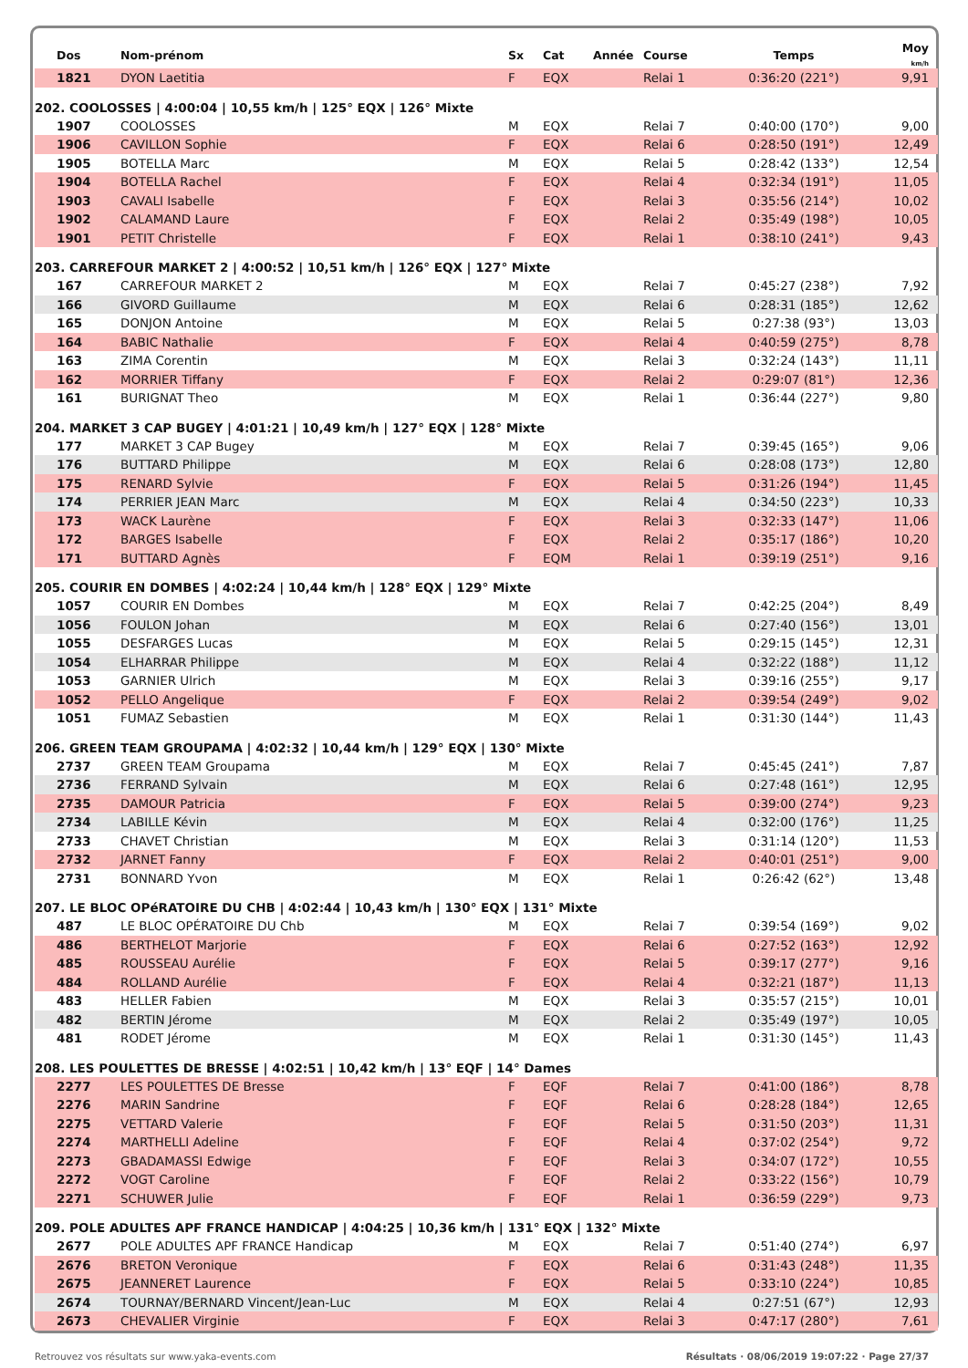| Dos | Nom-prénom | Sx | Cat | Année | Course | Temps | Moy km/h |
| --- | --- | --- | --- | --- | --- | --- | --- |
| 1821 | DYON Laetitia | F | EQX | | Relai 1 | 0:36:20 (221°) | 9,91 |
| 202. COOLOSSES / 4:00:04 / 10,55 km/h / 125° EQX / 126° Mixte | | | | | | | |
| 1907 | COOLOSSES | M | EQX | | Relai 7 | 0:40:00 (170°) | 9,00 |
| 1906 | CAVILLON Sophie | F | EQX | | Relai 6 | 0:28:50 (191°) | 12,49 |
| 1905 | BOTELLA Marc | M | EQX | | Relai 5 | 0:28:42 (133°) | 12,54 |
| 1904 | BOTELLA Rachel | F | EQX | | Relai 4 | 0:32:34 (191°) | 11,05 |
| 1903 | CAVALI Isabelle | F | EQX | | Relai 3 | 0:35:56 (214°) | 10,02 |
| 1902 | CALAMAND Laure | F | EQX | | Relai 2 | 0:35:49 (198°) | 10,05 |
| 1901 | PETIT Christelle | F | EQX | | Relai 1 | 0:38:10 (241°) | 9,43 |
| 203. CARREFOUR MARKET 2 / 4:00:52 / 10,51 km/h / 126° EQX / 127° Mixte | | | | | | | |
| 167 | CARREFOUR MARKET 2 | M | EQX | | Relai 7 | 0:45:27 (238°) | 7,92 |
| 166 | GIVORD Guillaume | M | EQX | | Relai 6 | 0:28:31 (185°) | 12,62 |
| 165 | DONJON Antoine | M | EQX | | Relai 5 | 0:27:38 (93°) | 13,03 |
| 164 | BABIC Nathalie | F | EQX | | Relai 4 | 0:40:59 (275°) | 8,78 |
| 163 | ZIMA Corentin | M | EQX | | Relai 3 | 0:32:24 (143°) | 11,11 |
| 162 | MORRIER Tiffany | F | EQX | | Relai 2 | 0:29:07 (81°) | 12,36 |
| 161 | BURIGNAT Theo | M | EQX | | Relai 1 | 0:36:44 (227°) | 9,80 |
| 204. MARKET 3 CAP BUGEY / 4:01:21 / 10,49 km/h / 127° EQX / 128° Mixte | | | | | | | |
| 177 | MARKET 3 CAP Bugey | M | EQX | | Relai 7 | 0:39:45 (165°) | 9,06 |
| 176 | BUTTARD Philippe | M | EQX | | Relai 6 | 0:28:08 (173°) | 12,80 |
| 175 | RENARD Sylvie | F | EQX | | Relai 5 | 0:31:26 (194°) | 11,45 |
| 174 | PERRIER JEAN Marc | M | EQX | | Relai 4 | 0:34:50 (223°) | 10,33 |
| 173 | WACK Laurène | F | EQX | | Relai 3 | 0:32:33 (147°) | 11,06 |
| 172 | BARGES Isabelle | F | EQX | | Relai 2 | 0:35:17 (186°) | 10,20 |
| 171 | BUTTARD Agnès | F | EQM | | Relai 1 | 0:39:19 (251°) | 9,16 |
| 205. COURIR EN DOMBES / 4:02:24 / 10,44 km/h / 128° EQX / 129° Mixte | | | | | | | |
| 1057 | COURIR EN Dombes | M | EQX | | Relai 7 | 0:42:25 (204°) | 8,49 |
| 1056 | FOULON Johan | M | EQX | | Relai 6 | 0:27:40 (156°) | 13,01 |
| 1055 | DESFARGES Lucas | M | EQX | | Relai 5 | 0:29:15 (145°) | 12,31 |
| 1054 | ELHARRAR Philippe | M | EQX | | Relai 4 | 0:32:22 (188°) | 11,12 |
| 1053 | GARNIER Ulrich | M | EQX | | Relai 3 | 0:39:16 (255°) | 9,17 |
| 1052 | PELLO Angelique | F | EQX | | Relai 2 | 0:39:54 (249°) | 9,02 |
| 1051 | FUMAZ Sebastien | M | EQX | | Relai 1 | 0:31:30 (144°) | 11,43 |
| 206. GREEN TEAM GROUPAMA / 4:02:32 / 10,44 km/h / 129° EQX / 130° Mixte | | | | | | | |
| 2737 | GREEN TEAM Groupama | M | EQX | | Relai 7 | 0:45:45 (241°) | 7,87 |
| 2736 | FERRAND Sylvain | M | EQX | | Relai 6 | 0:27:48 (161°) | 12,95 |
| 2735 | DAMOUR Patricia | F | EQX | | Relai 5 | 0:39:00 (274°) | 9,23 |
| 2734 | LABILLE Kévin | M | EQX | | Relai 4 | 0:32:00 (176°) | 11,25 |
| 2733 | CHAVET Christian | M | EQX | | Relai 3 | 0:31:14 (120°) | 11,53 |
| 2732 | JARNET Fanny | F | EQX | | Relai 2 | 0:40:01 (251°) | 9,00 |
| 2731 | BONNARD Yvon | M | EQX | | Relai 1 | 0:26:42 (62°) | 13,48 |
| 207. LE BLOC OPéRATOIRE DU CHB / 4:02:44 / 10,43 km/h / 130° EQX / 131° Mixte | | | | | | | |
| 487 | LE BLOC OPÉRATOIRE DU Chb | M | EQX | | Relai 7 | 0:39:54 (169°) | 9,02 |
| 486 | BERTHELOT Marjorie | F | EQX | | Relai 6 | 0:27:52 (163°) | 12,92 |
| 485 | ROUSSEAU Aurélie | F | EQX | | Relai 5 | 0:39:17 (277°) | 9,16 |
| 484 | ROLLAND Aurélie | F | EQX | | Relai 4 | 0:32:21 (187°) | 11,13 |
| 483 | HELLER Fabien | M | EQX | | Relai 3 | 0:35:57 (215°) | 10,01 |
| 482 | BERTIN Jérome | M | EQX | | Relai 2 | 0:35:49 (197°) | 10,05 |
| 481 | RODET Jérome | M | EQX | | Relai 1 | 0:31:30 (145°) | 11,43 |
| 208. LES POULETTES DE BRESSE / 4:02:51 / 10,42 km/h / 13° EQF / 14° Dames | | | | | | | |
| 2277 | LES POULETTES DE Bresse | F | EQF | | Relai 7 | 0:41:00 (186°) | 8,78 |
| 2276 | MARIN Sandrine | F | EQF | | Relai 6 | 0:28:28 (184°) | 12,65 |
| 2275 | VETTARD Valerie | F | EQF | | Relai 5 | 0:31:50 (203°) | 11,31 |
| 2274 | MARTHELLI Adeline | F | EQF | | Relai 4 | 0:37:02 (254°) | 9,72 |
| 2273 | GBADAMASSI Edwige | F | EQF | | Relai 3 | 0:34:07 (172°) | 10,55 |
| 2272 | VOGT Caroline | F | EQF | | Relai 2 | 0:33:22 (156°) | 10,79 |
| 2271 | SCHUWER Julie | F | EQF | | Relai 1 | 0:36:59 (229°) | 9,73 |
| 209. POLE ADULTES APF FRANCE HANDICAP / 4:04:25 / 10,36 km/h / 131° EQX / 132° Mixte | | | | | | | |
| 2677 | POLE ADULTES APF FRANCE Handicap | M | EQX | | Relai 7 | 0:51:40 (274°) | 6,97 |
| 2676 | BRETON Veronique | F | EQX | | Relai 6 | 0:31:43 (248°) | 11,35 |
| 2675 | JEANNERET Laurence | F | EQX | | Relai 5 | 0:33:10 (224°) | 10,85 |
| 2674 | TOURNAY/BERNARD Vincent/Jean-Luc | M | EQX | | Relai 4 | 0:27:51 (67°) | 12,93 |
| 2673 | CHEVALIER Virginie | F | EQX | | Relai 3 | 0:47:17 (280°) | 7,61 |
Retrouvez vos résultats sur www.yaka-events.com Résultats · 08/06/2019 19:07:22 · Page 27/37